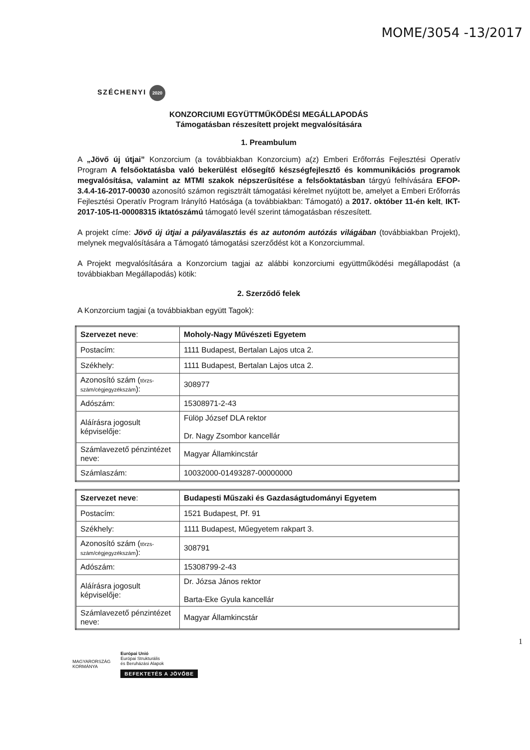MOME/3054 -13/2017
SZÉCHENYI 2020
KONZORCIUMI EGYÜTTMŰKÖDÉSI MEGÁLLAPODÁS
Támogatásban részesített projekt megvalósítására
1. Preambulum
A „Jövő új útjai” Konzorcium (a továbbiakban Konzorcium) a(z) Emberi Erőforrás Fejlesztési Operatív Program A felsőoktatásba való bekerülést elősegítő készségfejlesztő és kommunikációs programok megvalósítása, valamint az MTMI szakok népszerűsítése a felsőoktatásban tárgyú felhívására EFOP-3.4.4-16-2017-00030 azonosító számon regisztrált támogatási kérelmet nyújtott be, amelyet a Emberi Erőforrás Fejlesztési Operatív Program Irányító Hatósága (a továbbiakban: Támogató) a 2017. október 11-én kelt, IKT-2017-105-I1-00008315 iktatószámú támogató levél szerint támogatásban részesített.
A projekt címe: Jövő új útjai a pályaválasztás és az autonóm autózás világában (továbbiakban Projekt), melynek megvalósítására a Támogató támogatási szerződést köt a Konzorciummal.
A Projekt megvalósítására a Konzorcium tagjai az alábbi konzorciumi együttműködési megállapodást (a továbbiakban Megállapodás) kötik:
2. Szerződő felek
A Konzorcium tagjai (a továbbiakban együtt Tagok):
| Szervezet neve : | Moholy-Nagy Művészeti Egyetem |
| Postacím: | 1111 Budapest, Bertalan Lajos utca 2. |
| Székhely: | 1111 Budapest, Bertalan Lajos utca 2. |
| Azonosító szám ( törzs-szám/cégjegyzékszám ): | 308977 |
| Adószám: | 15308971-2-43 |
| Aláírásra jogosult képviselője: | Fülöp József DLA rektor Dr. Nagy Zsombor kancellár |
| Számlavezető pénzintézet neve: | Magyar Államkincstár |
| Számlaszám: | 10032000-01493287-00000000 |
| Szervezet neve : | Budapesti Műszaki és Gazdaságtudományi Egyetem |
| Postacím: | 1521 Budapest, Pf. 91 |
| Székhely: | 1111 Budapest, Műegyetem rakpart 3. |
| Azonosító szám ( törzs-szám/cégjegyzékszám ): | 308791 |
| Adószám: | 15308799-2-43 |
| Aláírásra jogosult képviselője: | Dr. Józsa János rektor Barta-Eke Gyula kancellár |
| Számlavezető pénzintézet neve: | Magyar Államkincstár |
1
MAGYARORSZÁG
KORMÁNYA
Európai Unió
Európai Strukturális
és Beruházási Alapok
BEFEKTETÉS A JÖVŐBE